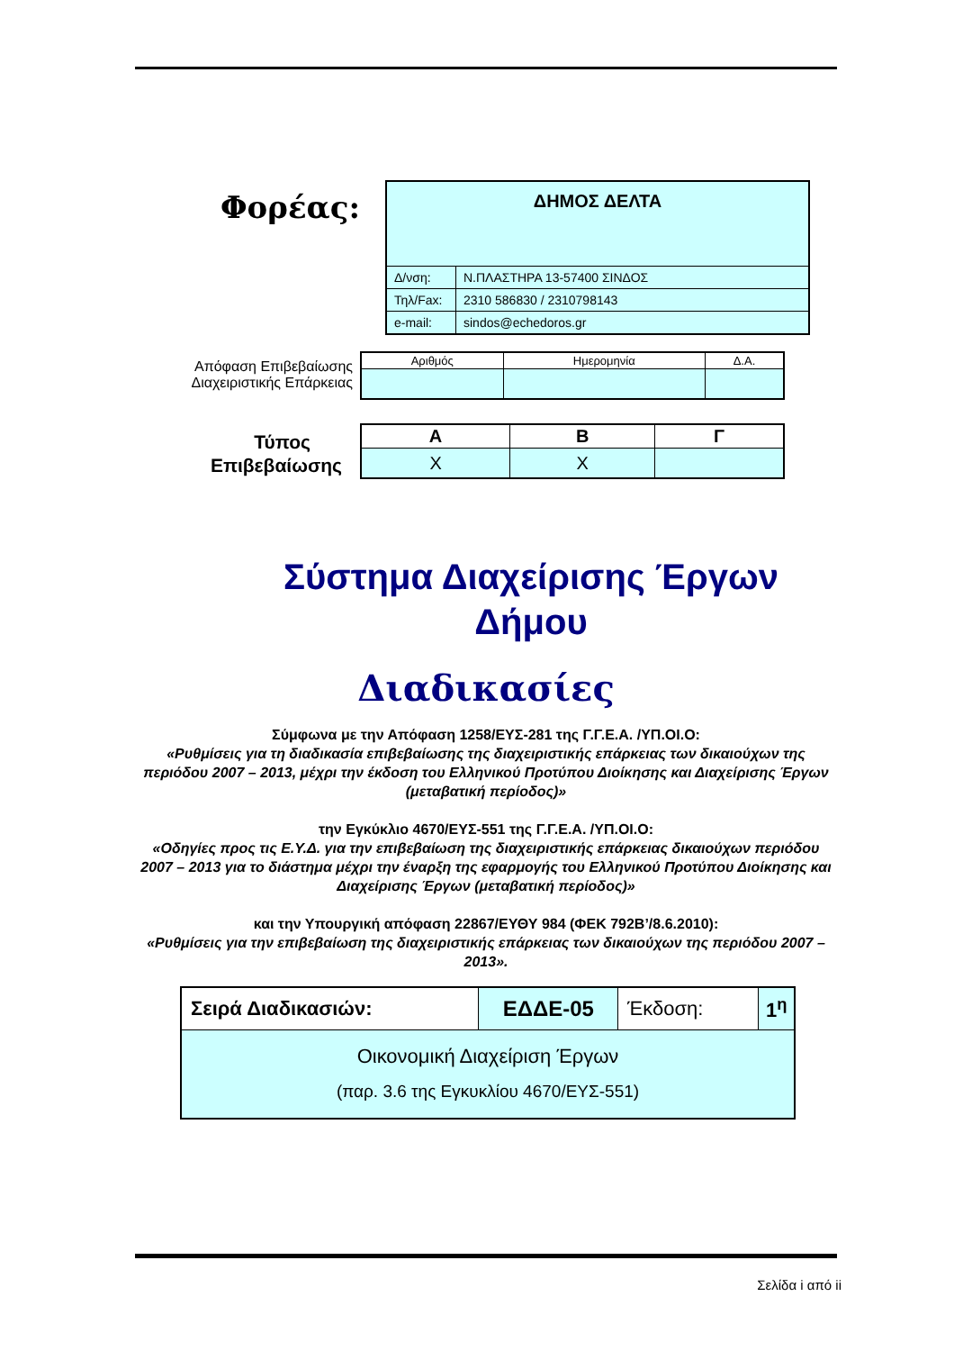Φορέας:
| ΔΗΜΟΣ ΔΕΛΤΑ | |
| Δ/νση: | Ν.ΠΛΑΣΤΗΡΑ 13-57400 ΣΙΝΔΟΣ |
| Τηλ/Fax: | 2310 586830 / 2310798143 |
| e-mail: | sindos@echedoros.gr |
Απόφαση Επιβεβαίωσης
Διαχειριστικής Επάρκειας
| Αριθμός | Ημερομηνία | Δ.Α. |
Τύπος
Επιβεβαίωσης
| Α | Β | Γ |
| X | X | |
Σύστημα Διαχείρισης Έργων Δήμου
Διαδικασίες
Σύμφωνα με την Απόφαση 1258/ΕΥΣ-281 της Γ.Γ.Ε.Α. /ΥΠ.ΟΙ.Ο:
«Ρυθμίσεις για τη διαδικασία επιβεβαίωσης της διαχειριστικής επάρκειας των δικαιούχων της περιόδου 2007 – 2013, μέχρι την έκδοση του Ελληνικού Προτύπου Διοίκησης και Διαχείρισης Έργων (μεταβατική περίοδος)»
την Εγκύκλιο 4670/ΕΥΣ-551 της Γ.Γ.Ε.Α. /ΥΠ.ΟΙ.Ο:
«Οδηγίες προς τις Ε.Υ.Δ. για την επιβεβαίωση της διαχειριστικής επάρκειας δικαιούχων περιόδου 2007 – 2013 για το διάστημα μέχρι την έναρξη της εφαρμογής του Ελληνικού Προτύπου Διοίκησης και Διαχείρισης Έργων (μεταβατική περίοδος)»
και την Υπουργική απόφαση 22867/ΕΥΘΥ 984 (ΦΕΚ 792Β’/8.6.2010):
«Ρυθμίσεις για την επιβεβαίωση της διαχειριστικής επάρκειας των δικαιούχων της περιόδου 2007 – 2013».
| Σειρά Διαδικασιών: | ΕΔΔΕ-05 | Έκδοση: | 1<sup>η</sup> |
| Οικονομική Διαχείριση Έργων (παρ. 3.6 της Εγκυκλίου 4670/ΕΥΣ-551) | | | |
Σελίδα i από ii